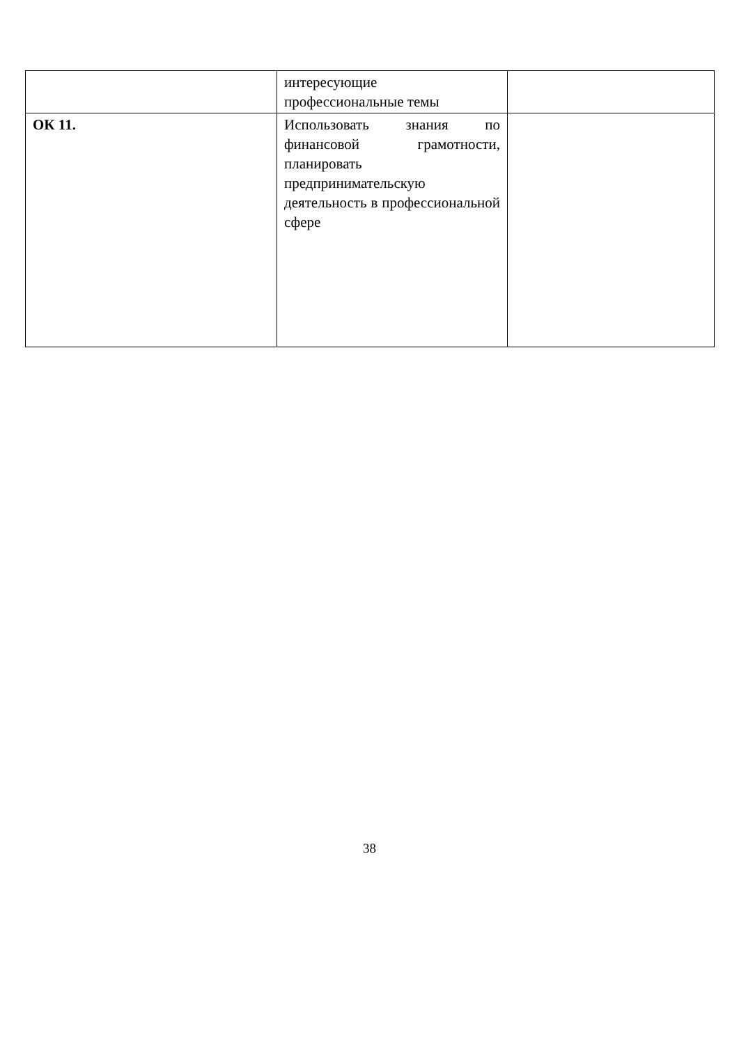| | интересующие профессиональные темы | |
| ОК 11. | Использовать знания по финансовой грамотности, планировать предпринимательскую деятельность в профессиональной сфере | |
38